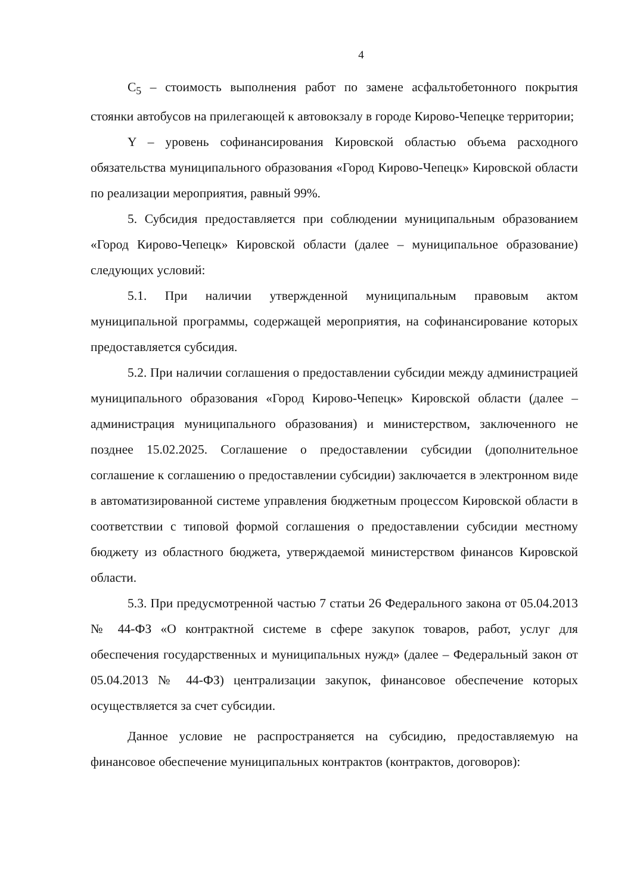4
C<sub>5</sub> – стоимость выполнения работ по замене асфальтобетонного покрытия стоянки автобусов на прилегающей к автовокзалу в городе Кирово-Чепецке территории;
Y – уровень софинансирования Кировской областью объема расходного обязательства муниципального образования «Город Кирово-Чепецк» Кировской области по реализации мероприятия, равный 99%.
5. Субсидия предоставляется при соблюдении муниципальным образованием «Город Кирово-Чепецк» Кировской области (далее – муниципальное образование) следующих условий:
5.1. При наличии утвержденной муниципальным правовым актом муниципальной программы, содержащей мероприятия, на софинансирование которых предоставляется субсидия.
5.2. При наличии соглашения о предоставлении субсидии между администрацией муниципального образования «Город Кирово-Чепецк» Кировской области (далее – администрация муниципального образования) и министерством, заключенного не позднее 15.02.2025. Соглашение о предоставлении субсидии (дополнительное соглашение к соглашению о предоставлении субсидии) заключается в электронном виде в автоматизированной системе управления бюджетным процессом Кировской области в соответствии с типовой формой соглашения о предоставлении субсидии местному бюджету из областного бюджета, утверждаемой министерством финансов Кировской области.
5.3. При предусмотренной частью 7 статьи 26 Федерального закона от 05.04.2013 № 44-ФЗ «О контрактной системе в сфере закупок товаров, работ, услуг для обеспечения государственных и муниципальных нужд» (далее – Федеральный закон от 05.04.2013 № 44-ФЗ) централизации закупок, финансовое обеспечение которых осуществляется за счет субсидии.
Данное условие не распространяется на субсидию, предоставляемую на финансовое обеспечение муниципальных контрактов (контрактов, договоров):